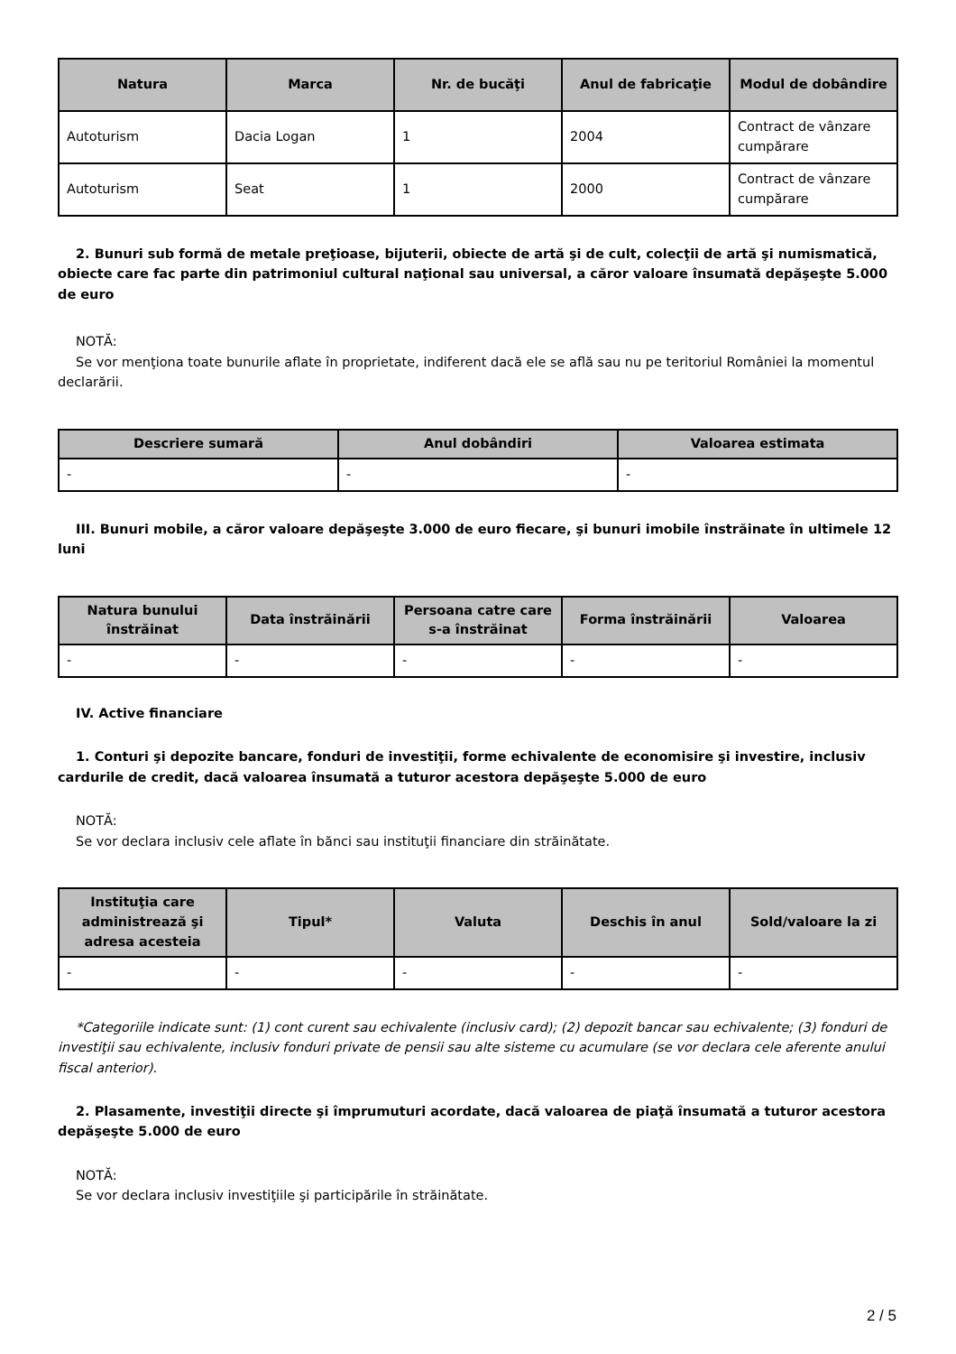| Natura | Marca | Nr. de bucăţi | Anul de fabricaţie | Modul de dobândire |
| --- | --- | --- | --- | --- |
| Autoturism | Dacia Logan | 1 | 2004 | Contract de vânzare cumpărare |
| Autoturism | Seat | 1 | 2000 | Contract de vânzare cumpărare |
2. Bunuri sub formă de metale preţioase, bijuterii, obiecte de artă şi de cult, colecţii de artă şi numismatică, obiecte care fac parte din patrimoniul cultural naţional sau universal, a căror valoare însumată depăşeşte 5.000 de euro
NOTĂ:
Se vor menţiona toate bunurile aflate în proprietate, indiferent dacă ele se află sau nu pe teritoriul României la momentul declarării.
| Descriere sumară | Anul dobândiri | Valoarea estimata |
| --- | --- | --- |
| - | - | - |
III. Bunuri mobile, a căror valoare depăşeşte 3.000 de euro fiecare, şi bunuri imobile înstrăinate în ultimele 12 luni
| Natura bunului înstrăinat | Data înstrăinării | Persoana catre care s-a înstrăinat | Forma înstrăinării | Valoarea |
| --- | --- | --- | --- | --- |
| - | - | - | - | - |
IV. Active financiare
1. Conturi şi depozite bancare, fonduri de investiţii, forme echivalente de economisire şi investire, inclusiv cardurile de credit, dacă valoarea însumată a tuturor acestora depăşeşte 5.000 de euro
NOTĂ:
Se vor declara inclusiv cele aflate în bănci sau instituţii financiare din străinătate.
| Instituţia care administrează şi adresa acesteia | Tipul* | Valuta | Deschis în anul | Sold/valoare la zi |
| --- | --- | --- | --- | --- |
| - | - | - | - | - |
*Categoriile indicate sunt: (1) cont curent sau echivalente (inclusiv card); (2) depozit bancar sau echivalente; (3) fonduri de investiţii sau echivalente, inclusiv fonduri private de pensii sau alte sisteme cu acumulare (se vor declara cele aferente anului fiscal anterior).
2. Plasamente, investiţii directe şi împrumuturi acordate, dacă valoarea de piaţă însumată a tuturor acestora depăşeşte 5.000 de euro
NOTĂ:
Se vor declara inclusiv investiţiile şi participările în străinătate.
2 / 5